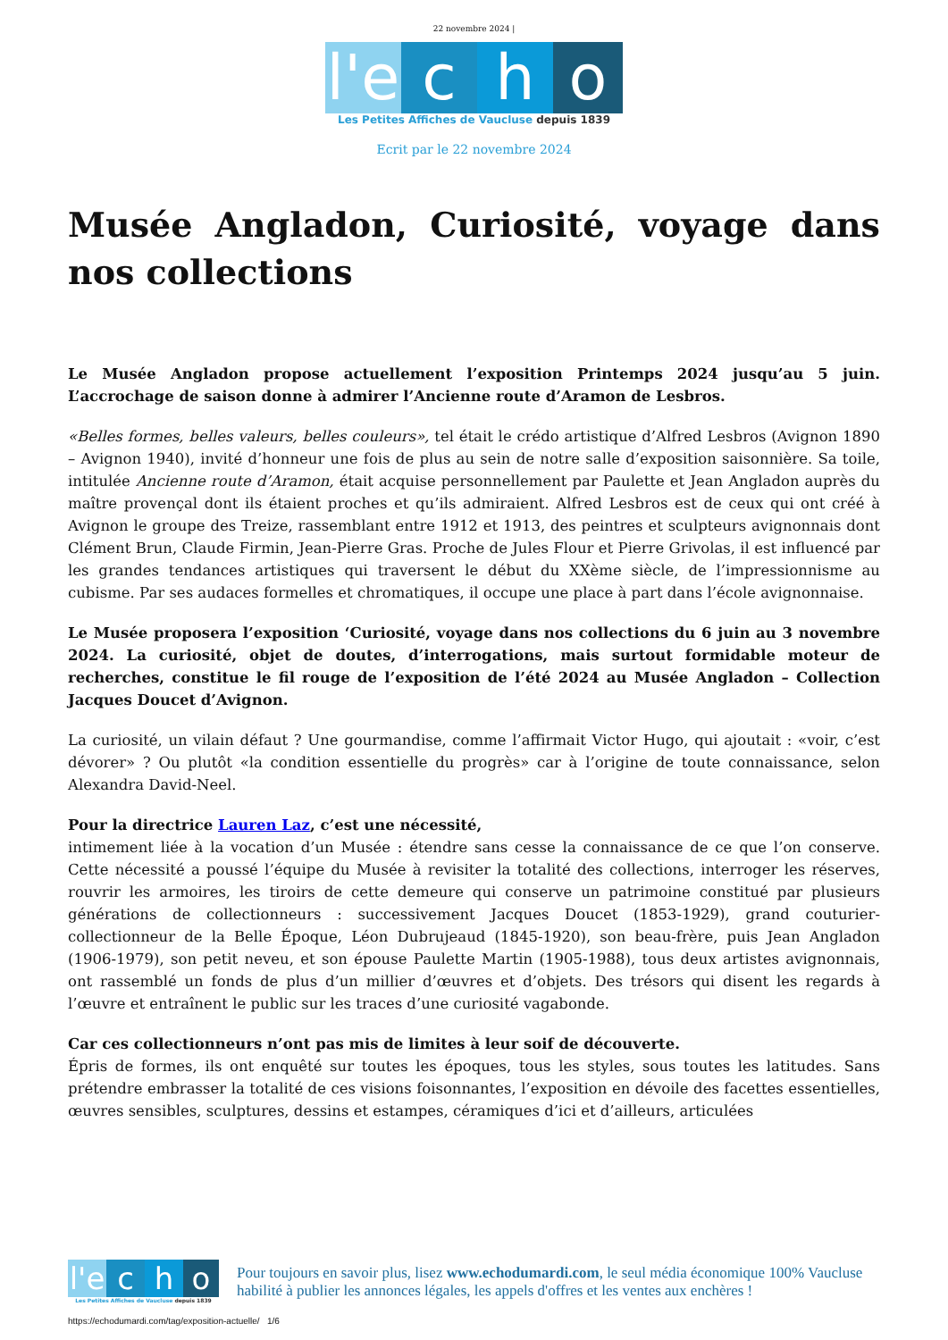22 novembre 2024 |
l'e
c
h
o
Les Petites Affiches de Vaucluse depuis 1839
Ecrit par le 22 novembre 2024
Musée Angladon, Curiosité, voyage dans nos collections
Le Musée Angladon propose actuellement l’exposition Printemps 2024 jusqu’au 5 juin. L’accrochage de saison donne à admirer l’Ancienne route d’Aramon de Lesbros.
«Belles formes, belles valeurs, belles couleurs», tel était le crédo artistique d’Alfred Lesbros (Avignon 1890 – Avignon 1940), invité d’honneur une fois de plus au sein de notre salle d’exposition saisonnière. Sa toile, intitulée Ancienne route d’Aramon, était acquise personnellement par Paulette et Jean Angladon auprès du maître provençal dont ils étaient proches et qu’ils admiraient. Alfred Lesbros est de ceux qui ont créé à Avignon le groupe des Treize, rassemblant entre 1912 et 1913, des peintres et sculpteurs avignonnais dont Clément Brun, Claude Firmin, Jean-Pierre Gras. Proche de Jules Flour et Pierre Grivolas, il est influencé par les grandes tendances artistiques qui traversent le début du XXème siècle, de l’impressionnisme au cubisme. Par ses audaces formelles et chromatiques, il occupe une place à part dans l’école avignonnaise.
Le Musée proposera l’exposition ‘Curiosité, voyage dans nos collections du 6 juin au 3 novembre 2024. La curiosité, objet de doutes, d’interrogations, mais surtout formidable moteur de recherches, constitue le fil rouge de l’exposition de l’été 2024 au Musée Angladon – Collection Jacques Doucet d’Avignon.
La curiosité, un vilain défaut ? Une gourmandise, comme l’affirmait Victor Hugo, qui ajoutait : «voir, c’est dévorer» ? Ou plutôt «la condition essentielle du progrès» car à l’origine de toute connaissance, selon Alexandra David-Neel.
Pour la directrice Lauren Laz, c’est une nécessité,
intimement liée à la vocation d’un Musée : étendre sans cesse la connaissance de ce que l’on conserve. Cette nécessité a poussé l’équipe du Musée à revisiter la totalité des collections, interroger les réserves, rouvrir les armoires, les tiroirs de cette demeure qui conserve un patrimoine constitué par plusieurs générations de collectionneurs : successivement Jacques Doucet (1853-1929), grand couturier-collectionneur de la Belle Époque, Léon Dubrujeaud (1845-1920), son beau-frère, puis Jean Angladon (1906-1979), son petit neveu, et son épouse Paulette Martin (1905-1988), tous deux artistes avignonnais, ont rassemblé un fonds de plus d’un millier d’œuvres et d’objets. Des trésors qui disent les regards à l’œuvre et entraînent le public sur les traces d’une curiosité vagabonde.
Car ces collectionneurs n’ont pas mis de limites à leur soif de découverte.
Épris de formes, ils ont enquêté sur toutes les époques, tous les styles, sous toutes les latitudes. Sans prétendre embrasser la totalité de ces visions foisonnantes, l’exposition en dévoile des facettes essentielles, œuvres sensibles, sculptures, dessins et estampes, céramiques d’ici et d’ailleurs, articulées
l'e
c
h
o
Les Petites Affiches de Vaucluse depuis 1839
Pour toujours en savoir plus, lisez www.echodumardi.com, le seul média économique 100% Vaucluse habilité à publier les annonces légales, les appels d'offres et les ventes aux enchères !
https://echodumardi.com/tag/exposition-actuelle/ 1/6